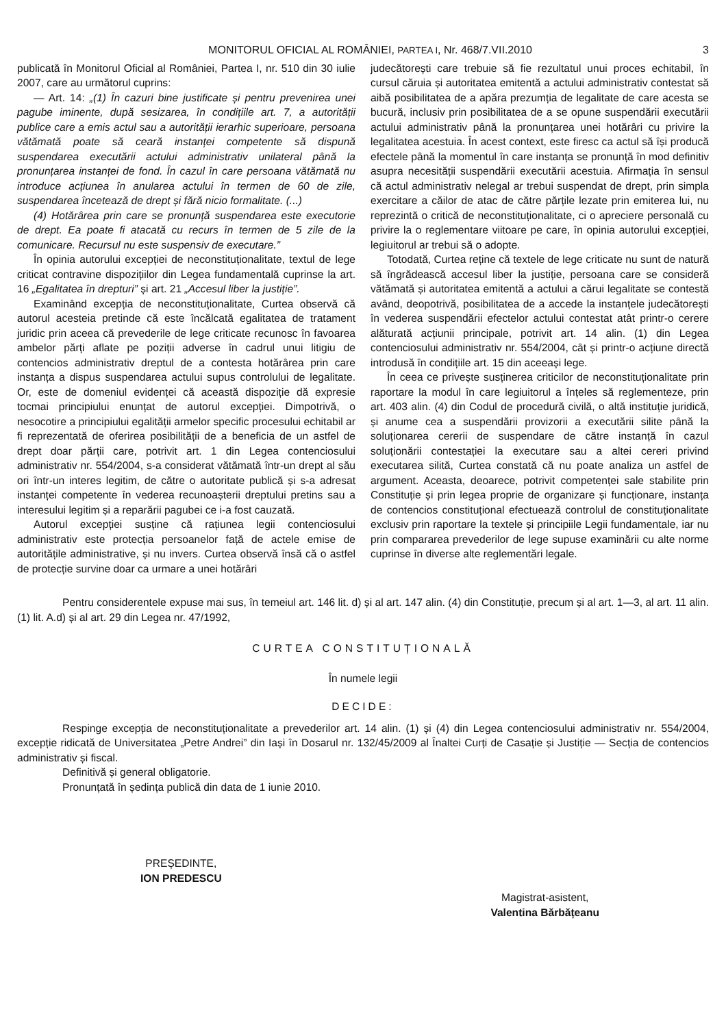MONITORUL OFICIAL AL ROMÂNIEI, PARTEA I, Nr. 468/7.VII.2010 3
publicată în Monitorul Oficial al României, Partea I, nr. 510 din 30 iulie 2007, care au următorul cuprins:
— Art. 14: „(1) În cazuri bine justificate și pentru prevenirea unei pagube iminente, după sesizarea, în condițiile art. 7, a autorității publice care a emis actul sau a autorității ierarhic superioare, persoana vătămată poate să ceară instanței competente să dispună suspendarea executării actului administrativ unilateral până la pronunțarea instanței de fond. În cazul în care persoana vătămată nu introduce acțiunea în anularea actului în termen de 60 de zile, suspendarea încetează de drept și fără nicio formalitate. (...)
(4) Hotărârea prin care se pronunță suspendarea este executorie de drept. Ea poate fi atacată cu recurs în termen de 5 zile de la comunicare. Recursul nu este suspensiv de executare.”
În opinia autorului excepției de neconstituționalitate, textul de lege criticat contravine dispozițiilor din Legea fundamentală cuprinse la art. 16 „Egalitatea în drepturi” și art. 21 „Accesul liber la justiție”.
Examinând excepția de neconstituționalitate, Curtea observă că autorul acesteia pretinde că este încălcată egalitatea de tratament juridic prin aceea că prevederile de lege criticate recunosc în favoarea ambelor părți aflate pe poziții adverse în cadrul unui litigiu de contencios administrativ dreptul de a contesta hotărârea prin care instanța a dispus suspendarea actului supus controlului de legalitate. Or, este de domeniul evidenței că această dispoziție dă expresie tocmai principiului enunțat de autorul excepției. Dimpotrivă, o nesocotire a principiului egalității armelor specific procesului echitabil ar fi reprezentată de oferirea posibilității de a beneficia de un astfel de drept doar părții care, potrivit art. 1 din Legea contenciosului administrativ nr. 554/2004, s-a considerat vătămată într-un drept al său ori într-un interes legitim, de către o autoritate publică și s-a adresat instanței competente în vederea recunoașterii dreptului pretins sau a interesului legitim și a reparării pagubei ce i-a fost cauzată.
Autorul excepției susține că rațiunea legii contenciosului administrativ este protecția persoanelor față de actele emise de autoritățile administrative, și nu invers. Curtea observă însă că o astfel de protecție survine doar ca urmare a unei hotărâri
judecătorești care trebuie să fie rezultatul unui proces echitabil, în cursul căruia și autoritatea emitentă a actului administrativ contestat să aibă posibilitatea de a apăra prezumția de legalitate de care acesta se bucură, inclusiv prin posibilitatea de a se opune suspendării executării actului administrativ până la pronunțarea unei hotărâri cu privire la legalitatea acestuia. În acest context, este firesc ca actul să își producă efectele până la momentul în care instanța se pronunță în mod definitiv asupra necesității suspendării executării acestuia. Afirmația în sensul că actul administrativ nelegal ar trebui suspendat de drept, prin simpla exercitare a căilor de atac de către părțile lezate prin emiterea lui, nu reprezintă o critică de neconstituționalitate, ci o apreciere personală cu privire la o reglementare viitoare pe care, în opinia autorului excepției, legiuitorul ar trebui să o adopte.
Totodată, Curtea reține că textele de lege criticate nu sunt de natură să îngrădească accesul liber la justiție, persoana care se consideră vătămată și autoritatea emitentă a actului a cărui legalitate se contestă având, deopotrivă, posibilitatea de a accede la instanțele judecătorești în vederea suspendării efectelor actului contestat atât printr-o cerere alăturată acțiunii principale, potrivit art. 14 alin. (1) din Legea contenciosului administrativ nr. 554/2004, cât și printr-o acțiune directă introdusă în condițiile art. 15 din aceeași lege.
În ceea ce privește susținerea criticilor de neconstituționalitate prin raportare la modul în care legiuitorul a înțeles să reglementeze, prin art. 403 alin. (4) din Codul de procedură civilă, o altă instituție juridică, și anume cea a suspendării provizorii a executării silite până la soluționarea cererii de suspendare de către instanță în cazul soluționării contestației la executare sau a altei cereri privind executarea silită, Curtea constată că nu poate analiza un astfel de argument. Aceasta, deoarece, potrivit competenței sale stabilite prin Constituție și prin legea proprie de organizare și funcționare, instanța de contencios constituțional efectuează controlul de constituționalitate exclusiv prin raportare la textele și principiile Legii fundamentale, iar nu prin compararea prevederilor de lege supuse examinării cu alte norme cuprinse în diverse alte reglementări legale.
Pentru considerentele expuse mai sus, în temeiul art. 146 lit. d) și al art. 147 alin. (4) din Constituție, precum și al art. 1—3, al art. 11 alin. (1) lit. A.d) și al art. 29 din Legea nr. 47/1992,
CURTEA CONSTITUȚIONALĂ
În numele legii
DECIDE:
Respinge excepția de neconstituționalitate a prevederilor art. 14 alin. (1) și (4) din Legea contenciosului administrativ nr. 554/2004, excepție ridicată de Universitatea „Petre Andrei” din Iași în Dosarul nr. 132/45/2009 al Înaltei Curți de Casație și Justiție — Secția de contencios administrativ și fiscal.
Definitivă și general obligatorie.
Pronunțată în ședința publică din data de 1 iunie 2010.
PREȘEDINTE,
ION PREDESCU
Magistrat-asistent,
Valentina Bărbățeanu